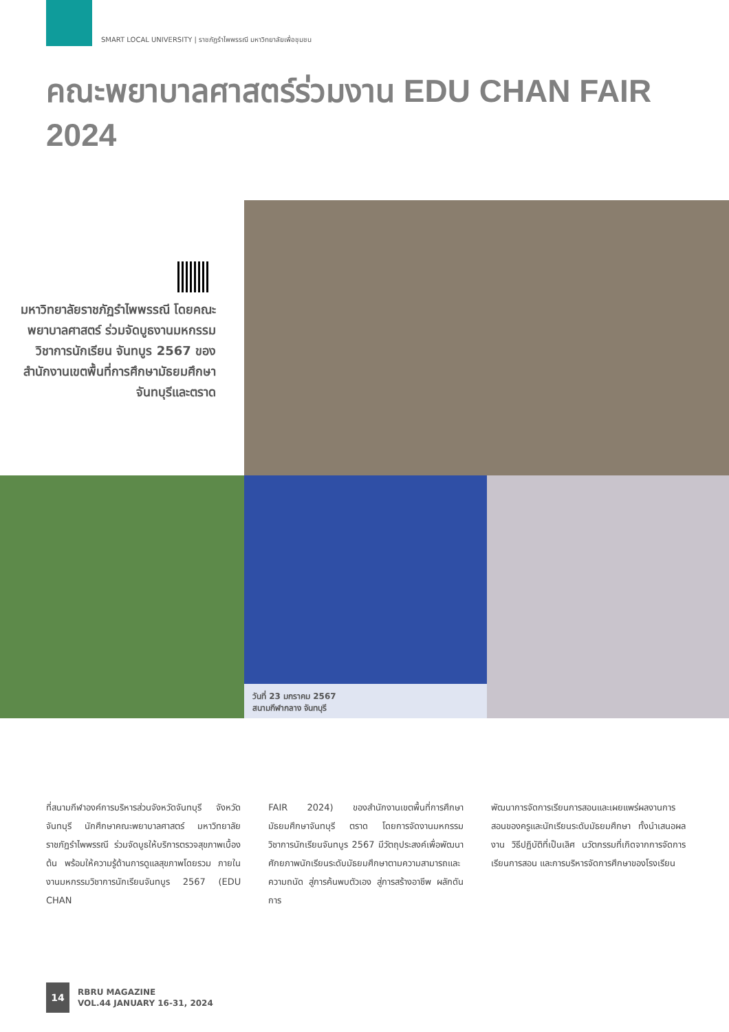SMART LOCAL UNIVERSITY | ราชภัฏรำไพพรรณี มหาวิทยาลัยเพื่อชุมชน
คณะพยาบาลศาสตร์ร่วมงาน EDU CHAN FAIR 2024
มหาวิทยาลัยราชภัฏรำไพพรรณี โดยคณะพยาบาลศาสตร์ ร่วมจัดบูธงานมหกรรมวิชาการนักเรียน จันทบูร 2567 ของสำนักงานเขตพื้นที่การศึกษามัธยมศึกษา จันทบุรีและตราด
วันที่ 23 มกราคม 2567
สนามกีฬากลาง จันทบุรี
ที่สนามกีฬาองค์การบริหารส่วนจังหวัดจันทบุรี จังหวัดจันทบุรี นักศึกษาคณะพยาบาลศาสตร์ มหาวิทยาลัยราชภัฏรำไพพรรณี ร่วมจัดบูธให้บริการตรวจสุขภาพเบื้องต้น พร้อมให้ความรู้ด้านการดูแลสุขภาพโดยรวม ภายในงานมหกรรมวิชาการนักเรียนจันทบูร 2567 (EDU CHAN
FAIR 2024) ของสำนักงานเขตพื้นที่การศึกษามัธยมศึกษาจันทบุรี ตราด โดยการจัดงานมหกรรมวิชาการนักเรียนจันทบูร 2567 มีวัตถุประสงค์เพื่อพัฒนาศักยภาพนักเรียนระดับมัธยมศึกษาตามความสามารถและความถนัด สู่การค้นพบตัวเอง สู่การสร้างอาชีพ ผลักดันการ
พัฒนาการจัดการเรียนการสอนและเผยแพร่ผลงานการสอนของครูและนักเรียนระดับมัธยมศึกษา ทั้งนำเสนอผลงาน วิธีปฏิบัติที่เป็นเลิศ นวัตกรรมที่เกิดจากการจัดการเรียนการสอน และการบริหารจัดการศึกษาของโรงเรียน
14
RBRU MAGAZINE
VOL.44 JANUARY 16-31, 2024